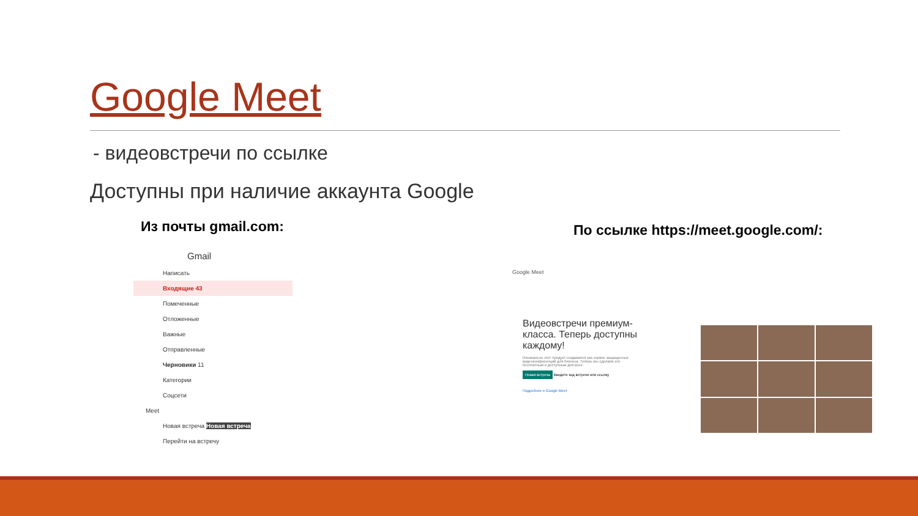Google Meet
- видеовстречи по ссылке
Доступны при наличие аккаунта Google
Из почты gmail.com:
По ссылке https://meet.google.com/:
Gmail
Написать
Входящие 43
Помеченные
Отложенные
Важные
Отправленные
Черновики 11
Категории
Соцсети
Meet
Новая встреча Новая встреча
Перейти на встречу
Google Meet
Видеовстречи премиум-класса. Теперь доступны каждому!
Изначально этот продукт создавался как сервис защищенных видеоконференций для бизнеса. Теперь мы сделали его бесплатным и доступным для всех.
Новая встреча Введите код встречи или ссылку
Подробнее о Google Meet